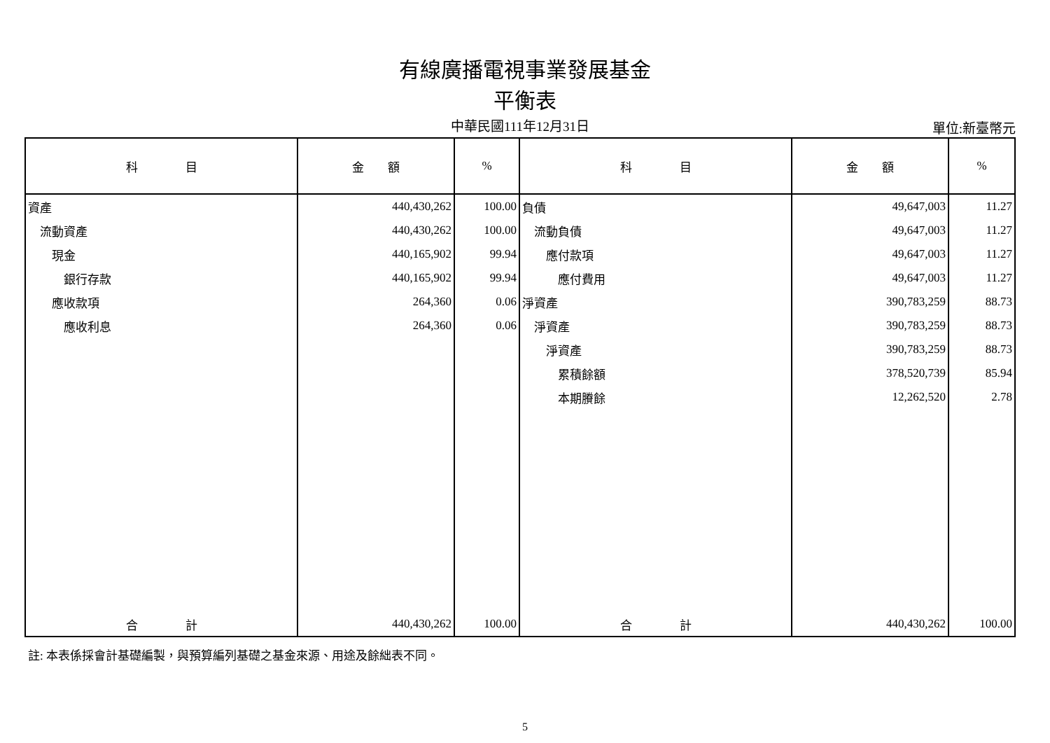有線廣播電視事業發展基金
平衡表
中華民國111年12月31日
單位:新臺幣元
| 科 目 | 金 額 | % | 科 目 | 金 額 | % |
| --- | --- | --- | --- | --- | --- |
| 資產 | 440,430,262 | 100.00 | 負債 | 49,647,003 | 11.27 |
| 流動資產 | 440,430,262 | 100.00 | 流動負債 | 49,647,003 | 11.27 |
| 現金 | 440,165,902 | 99.94 | 應付款項 | 49,647,003 | 11.27 |
| 銀行存款 | 440,165,902 | 99.94 | 應付費用 | 49,647,003 | 11.27 |
| 應收款項 | 264,360 | 0.06 | 淨資產 | 390,783,259 | 88.73 |
| 應收利息 | 264,360 | 0.06 | 淨資產 | 390,783,259 | 88.73 |
| | | | 淨資產 | 390,783,259 | 88.73 |
| | | | 累積餘額 | 378,520,739 | 85.94 |
| | | | 本期賸餘 | 12,262,520 | 2.78 |
| 合 計 | 440,430,262 | 100.00 | 合 計 | 440,430,262 | 100.00 |
註: 本表係採會計基礎編製，與預算編列基礎之基金來源、用途及餘絀表不同。
5